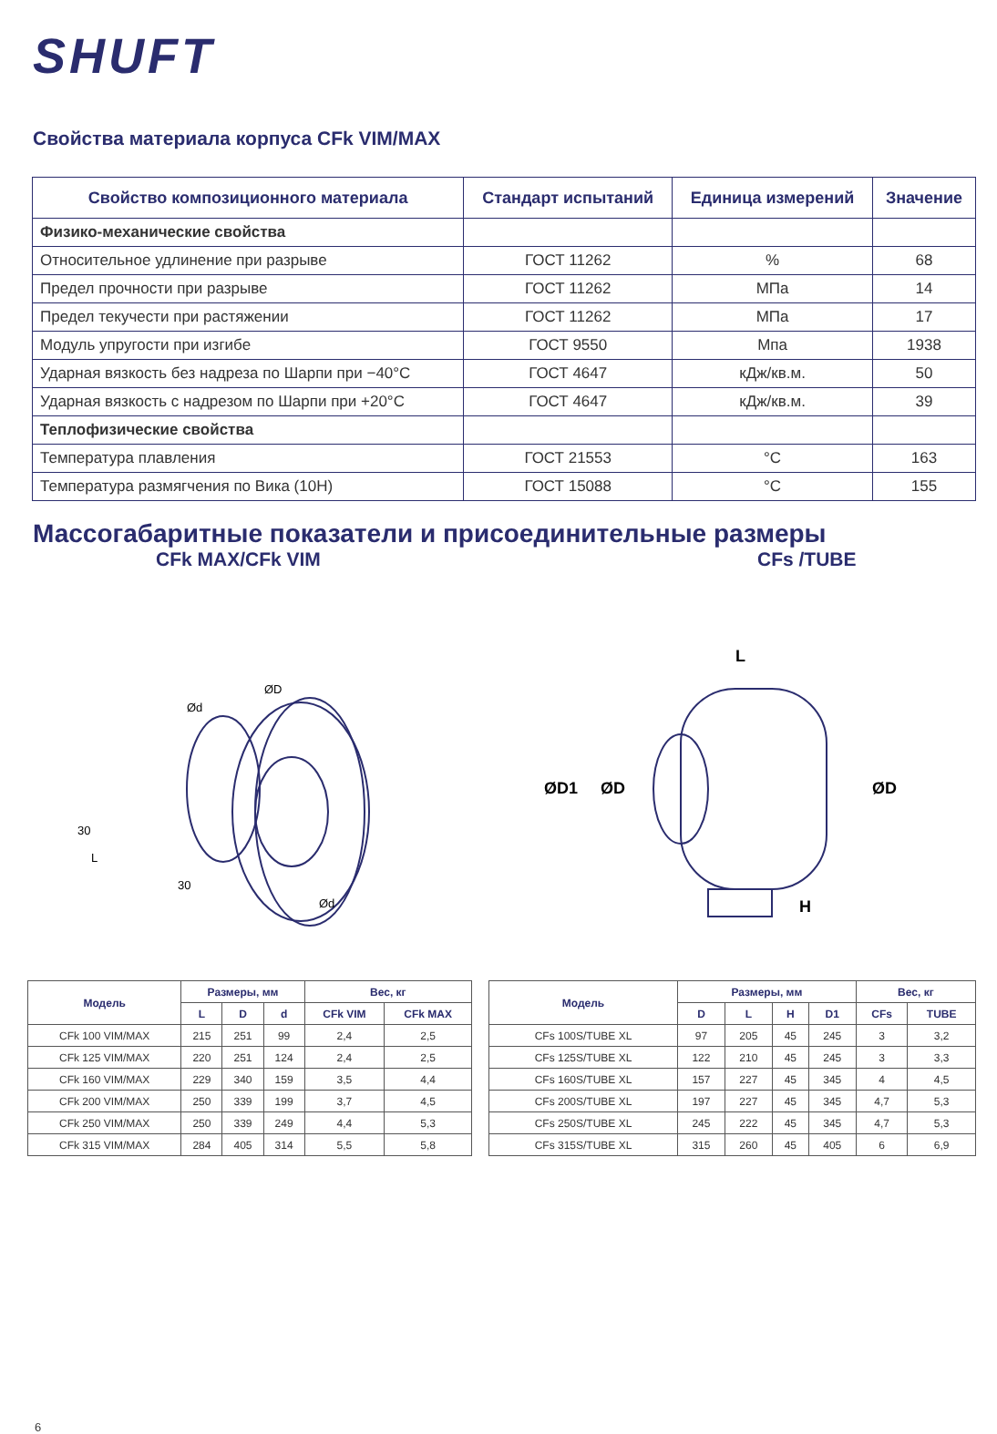SHUFT
Свойства материала корпуса CFk VIM/MAX
| Свойство композиционного материала | Стандарт испытаний | Единица измерений | Значение |
| --- | --- | --- | --- |
| Физико-механические свойства | | | |
| Относительное удлинение при разрыве | ГОСТ 11262 | % | 68 |
| Предел прочности при разрыве | ГОСТ 11262 | МПа | 14 |
| Предел текучести при растяжении | ГОСТ 11262 | МПа | 17 |
| Модуль упругости при изгибе | ГОСТ 9550 | Мпа | 1938 |
| Ударная вязкость без надреза по Шарпи при −40°C | ГОСТ 4647 | кДж/кв.м. | 50 |
| Ударная вязкость с надрезом по Шарпи при +20°C | ГОСТ 4647 | кДж/кв.м. | 39 |
| Теплофизические свойства | | | |
| Температура плавления | ГОСТ 21553 | °C | 163 |
| Температура размягчения по Вика (10Н) | ГОСТ 15088 | °C | 155 |
Массогабаритные показатели и присоединительные размеры
CFk MAX/CFk VIM CFs /TUBE
ØD
Ød
30
L
30
Ød
L
ØD1
ØD
ØD
H
| Модель | Размеры, мм | | | Вес, кг | |
| --- | --- | --- | --- | --- | --- |
| | L | D | d | CFk VIM | CFk MAX |
| CFk 100 VIM/MAX | 215 | 251 | 99 | 2,4 | 2,5 |
| CFk 125 VIM/MAX | 220 | 251 | 124 | 2,4 | 2,5 |
| CFk 160 VIM/MAX | 229 | 340 | 159 | 3,5 | 4,4 |
| CFk 200 VIM/MAX | 250 | 339 | 199 | 3,7 | 4,5 |
| CFk 250 VIM/MAX | 250 | 339 | 249 | 4,4 | 5,3 |
| CFk 315 VIM/MAX | 284 | 405 | 314 | 5,5 | 5,8 |
| Модель | Размеры, мм | | | | Вес, кг | |
| --- | --- | --- | --- | --- | --- | --- |
| | D | L | H | D1 | CFs | TUBE |
| CFs 100S/TUBE XL | 97 | 205 | 45 | 245 | 3 | 3,2 |
| CFs 125S/TUBE XL | 122 | 210 | 45 | 245 | 3 | 3,3 |
| CFs 160S/TUBE XL | 157 | 227 | 45 | 345 | 4 | 4,5 |
| CFs 200S/TUBE XL | 197 | 227 | 45 | 345 | 4,7 | 5,3 |
| CFs 250S/TUBE XL | 245 | 222 | 45 | 345 | 4,7 | 5,3 |
| CFs 315S/TUBE XL | 315 | 260 | 45 | 405 | 6 | 6,9 |
6